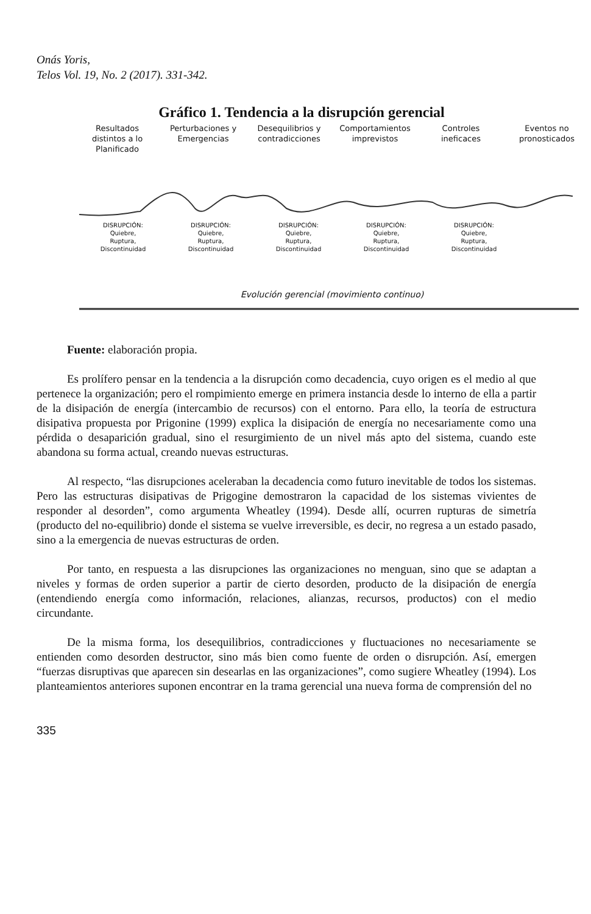Onás Yoris,
Telos Vol. 19, No. 2 (2017). 331-342.
Gráfico 1. Tendencia a la disrupción gerencial
Resultados distintos a lo Planificado
Perturbaciones y Emergencias
Desequilibrios y contradicciones
Comportamientos imprevistos
Controles ineficaces
Eventos no pronosticados
DISRUPCIÓN:
Quiebre,
Ruptura,
Discontinuidad
DISRUPCIÓN:
Quiebre,
Ruptura,
Discontinuidad
DISRUPCIÓN:
Quiebre,
Ruptura,
Discontinuidad
DISRUPCIÓN:
Quiebre,
Ruptura,
Discontinuidad
DISRUPCIÓN:
Quiebre,
Ruptura,
Discontinuidad
Evolución gerencial (movimiento continuo)
Fuente: elaboración propia.
Es prolífero pensar en la tendencia a la disrupción como decadencia, cuyo origen es el medio al que pertenece la organización; pero el rompimiento emerge en primera instancia desde lo interno de ella a partir de la disipación de energía (intercambio de recursos) con el entorno. Para ello, la teoría de estructura disipativa propuesta por Prigonine (1999) explica la disipación de energía no necesariamente como una pérdida o desaparición gradual, sino el resurgimiento de un nivel más apto del sistema, cuando este abandona su forma actual, creando nuevas estructuras.
Al respecto, “las disrupciones aceleraban la decadencia como futuro inevitable de todos los sistemas. Pero las estructuras disipativas de Prigogine demostraron la capacidad de los sistemas vivientes de responder al desorden”, como argumenta Wheatley (1994). Desde allí, ocurren rupturas de simetría (producto del no-equilibrio) donde el sistema se vuelve irreversible, es decir, no regresa a un estado pasado, sino a la emergencia de nuevas estructuras de orden.
Por tanto, en respuesta a las disrupciones las organizaciones no menguan, sino que se adaptan a niveles y formas de orden superior a partir de cierto desorden, producto de la disipación de energía (entendiendo energía como información, relaciones, alianzas, recursos, productos) con el medio circundante.
De la misma forma, los desequilibrios, contradicciones y fluctuaciones no necesariamente se entienden como desorden destructor, sino más bien como fuente de orden o disrupción. Así, emergen “fuerzas disruptivas que aparecen sin desearlas en las organizaciones”, como sugiere Wheatley (1994). Los planteamientos anteriores suponen encontrar en la trama gerencial una nueva forma de comprensión del no
335